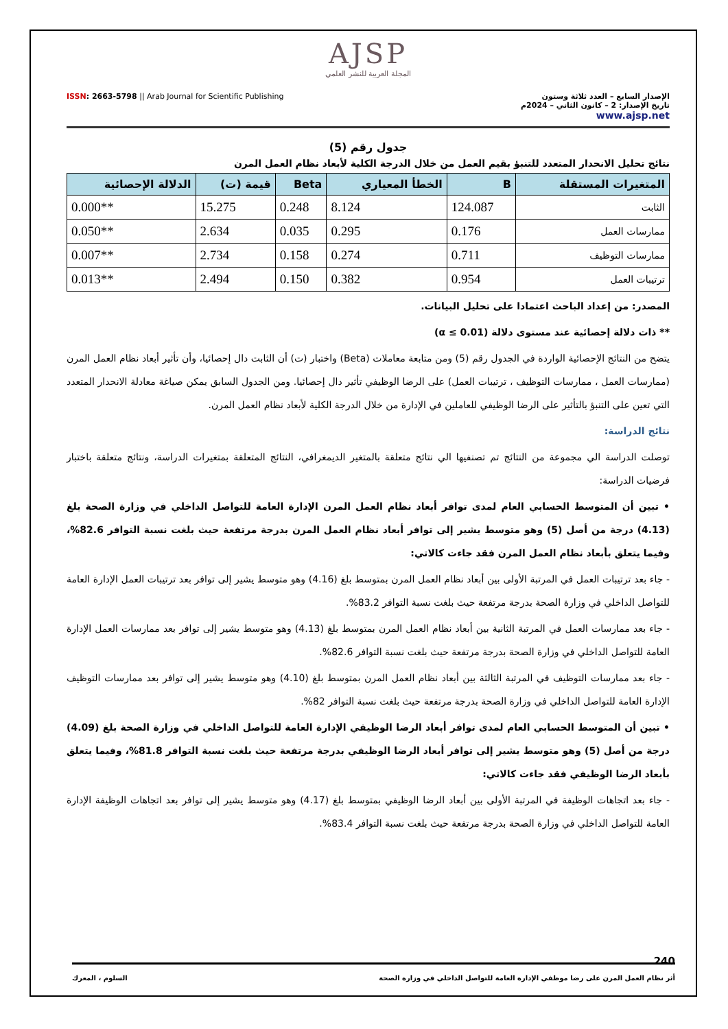AJSP
المجلة العربية للنشر العلمي
ISSN: 2663-5798 || Arab Journal for Scientific Publishing
الإصدار السابع – العدد ثلاثة وستون
تاريخ الإصدار: 2 – كانون الثاني – 2024م
www.ajsp.net
جدول رقم (5)
نتائج تحليل الانحدار المتعدد للتنبؤ بقيم العمل من خلال الدرجة الكلية لأبعاد نظام العمل المرن
| المتغيرات المستقلة | B | الخطأ المعياري | Beta | قيمة (ت) | الدلالة الإحصائية |
| --- | --- | --- | --- | --- | --- |
| الثابت | 124.087 | 8.124 | 0.248 | 15.275 | **0.000 |
| ممارسات العمل | 0.176 | 0.295 | 0.035 | 2.634 | **0.050 |
| ممارسات التوظيف | 0.711 | 0.274 | 0.158 | 2.734 | **0.007 |
| ترتيبات العمل | 0.954 | 0.382 | 0.150 | 2.494 | **0.013 |
المصدر: من إعداد الباحث اعتمادا على تحليل البيانات.
** ذات دلالة إحصائية عند مستوى دلالة (α ≤ 0.01)
يتضح من النتائج الإحصائية الواردة في الجدول رقم (5) ومن متابعة معاملات (Beta) واختبار (ت) أن الثابت دال إحصائيا، وأن تأثير أبعاد نظام العمل المرن (ممارسات العمل ، ممارسات التوظيف ، ترتيبات العمل) على الرضا الوظيفي تأثير دال إحصائيا. ومن الجدول السابق يمكن صياغة معادلة الانحدار المتعدد التي تعين على التنبؤ بالتأثير على الرضا الوظيفي للعاملين في الإدارة من خلال الدرجة الكلية لأبعاد نظام العمل المرن.
نتائج الدراسة:
توصلت الدراسة الي مجموعة من النتائج تم تصنفيها الي نتائج متعلقة بالمتغير الديمغرافي، النتائج المتعلقة بمتغيرات الدراسة، ونتائج متعلقة باختبار فرضيات الدراسة:
• تبين أن المتوسط الحسابي العام لمدى توافر أبعاد نظام العمل المرن الإدارة العامة للتواصل الداخلي في وزارة الصحة بلغ (4.13) درجة من أصل (5) وهو متوسط يشير إلى توافر أبعاد نظام العمل المرن بدرجة مرتفعة حيث بلغت نسبة التوافر 82.6%، وفيما يتعلق بأبعاد نظام العمل المرن فقد جاءت كالاتي:
- جاء بعد ترتيبات العمل في المرتبة الأولى بين أبعاد نظام العمل المرن بمتوسط بلغ (4.16) وهو متوسط يشير إلى توافر بعد ترتيبات العمل الإدارة العامة للتواصل الداخلي في وزارة الصحة بدرجة مرتفعة حيث بلغت نسبة التوافر 83.2%.
- جاء بعد ممارسات العمل في المرتبة الثانية بين أبعاد نظام العمل المرن بمتوسط بلغ (4.13) وهو متوسط يشير إلى توافر بعد ممارسات العمل الإدارة العامة للتواصل الداخلي في وزارة الصحة بدرجة مرتفعة حيث بلغت نسبة التوافر 82.6%.
- جاء بعد ممارسات التوظيف في المرتبة الثالثة بين أبعاد نظام العمل المرن بمتوسط بلغ (4.10) وهو متوسط يشير إلى توافر بعد ممارسات التوظيف الإدارة العامة للتواصل الداخلي في وزارة الصحة بدرجة مرتفعة حيث بلغت نسبة التوافر 82%.
• تبين أن المتوسط الحسابي العام لمدى توافر أبعاد الرضا الوظيفي الإدارة العامة للتواصل الداخلي في وزارة الصحة بلغ (4.09) درجة من أصل (5) وهو متوسط يشير إلى توافر أبعاد الرضا الوظيفي بدرجة مرتفعة حيث بلغت نسبة التوافر 81.8%، وفيما يتعلق بأبعاد الرضا الوظيفي فقد جاءت كالاتي:
- جاء بعد اتجاهات الوظيفة في المرتبة الأولى بين أبعاد الرضا الوظيفي بمتوسط بلغ (4.17) وهو متوسط يشير إلى توافر بعد اتجاهات الوظيفة الإدارة العامة للتواصل الداخلي في وزارة الصحة بدرجة مرتفعة حيث بلغت نسبة التوافر 83.4%.
240
أثر نظام العمل المرن على رضا موظفي الإدارة العامة للتواصل الداخلي في وزارة الصحة السلوم ، المعرك